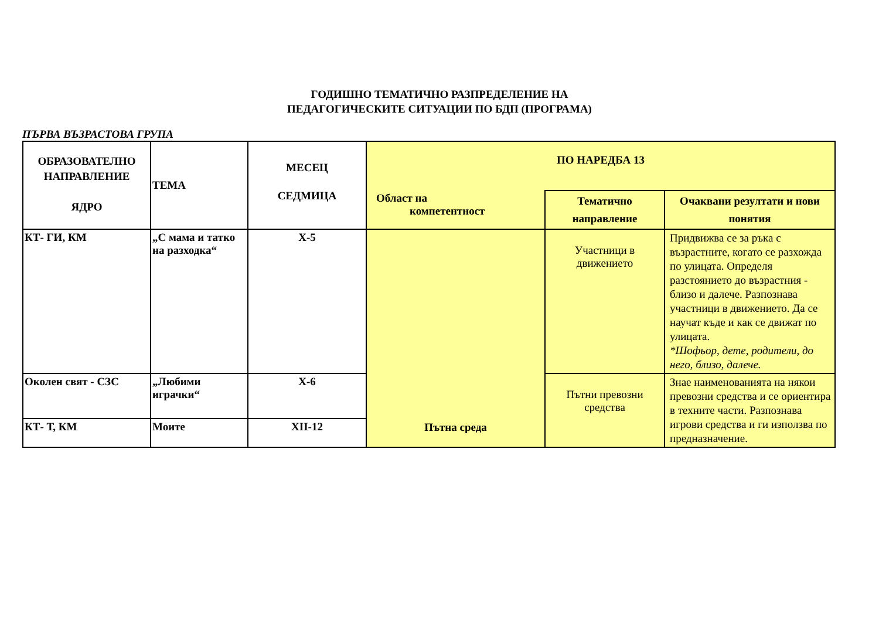ГОДИШНО ТЕМАТИЧНО РАЗПРЕДЕЛЕНИЕ НА
ПЕДАГОГИЧЕСКИТЕ СИТУАЦИИ ПО БДП (ПРОГРАМА)
ПЪРВА ВЪЗРАСТОВА ГРУПА
| ОБРАЗОВАТЕЛНО НАПРАВЛЕНИЕ ЯДРО | ТЕМА | МЕСЕЦ СЕДМИЦА | ПО НАРЕДБА 13 | | |
| --- | --- | --- | --- | --- | --- |
| | | | Област на компетентност | Тематично направление | Очаквани резултати и нови понятия |
| КТ- ГИ, КМ | „С мама и татко на разходка“ | Х-5 | Пътна среда | Участници в движението | Придвижва се за ръка с възрастните, когато се разхожда по улицата. Определя разстоянието до възрастния - близо и далече. Разпознава участници в движението. Да се научат къде и как се движат по улицата. *Шофьор, дете, родители, до него, близо, далече. |
| Околен свят - СЗС | „Любими играчки“ | Х-6 | | Пътни превозни средства | Знае наименованията на някои превозни средства и се ориентира в техните части. Разпознава игрови средства и ги използва по предназначение. |
| КТ- Т, КМ | Моите | ХII-12 | | | |